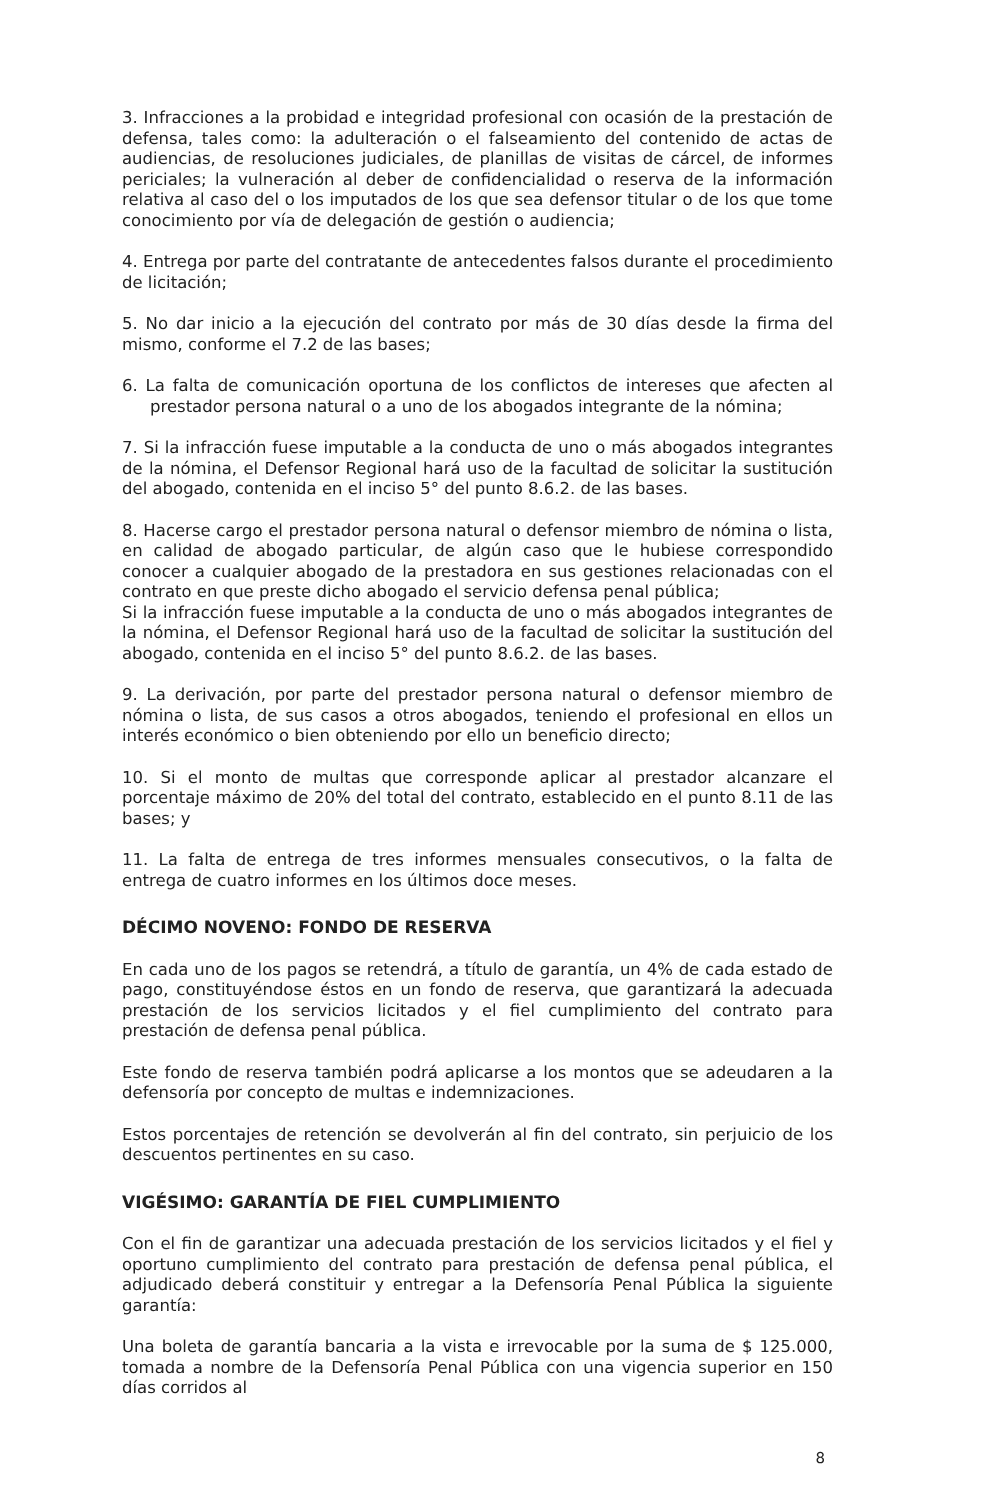3. Infracciones a la probidad e integridad profesional con ocasión de la prestación de defensa, tales como: la adulteración o el falseamiento del contenido de actas de audiencias, de resoluciones judiciales, de planillas de visitas de cárcel, de informes periciales; la vulneración al deber de confidencialidad o reserva de la información relativa al caso del o los imputados de los que sea defensor titular o de los que tome conocimiento por vía de delegación de gestión o audiencia;
4. Entrega por parte del contratante de antecedentes falsos durante el procedimiento de licitación;
5. No dar inicio a la ejecución del contrato por más de 30 días desde la firma del mismo, conforme el 7.2 de las bases;
6. La falta de comunicación oportuna de los conflictos de intereses que afecten al prestador persona natural o a uno de los abogados integrante de la nómina;
7. Si la infracción fuese imputable a la conducta de uno o más abogados integrantes de la nómina, el Defensor Regional hará uso de la facultad de solicitar la sustitución del abogado, contenida en el inciso 5° del punto 8.6.2. de las bases.
8. Hacerse cargo el prestador persona natural o defensor miembro de nómina o lista, en calidad de abogado particular, de algún caso que le hubiese correspondido conocer a cualquier abogado de la prestadora en sus gestiones relacionadas con el contrato en que preste dicho abogado el servicio defensa penal pública;
Si la infracción fuese imputable a la conducta de uno o más abogados integrantes de la nómina, el Defensor Regional hará uso de la facultad de solicitar la sustitución del abogado, contenida en el inciso 5° del punto 8.6.2. de las bases.
9. La derivación, por parte del prestador persona natural o defensor miembro de nómina o lista, de sus casos a otros abogados, teniendo el profesional en ellos un interés económico o bien obteniendo por ello un beneficio directo;
10. Si el monto de multas que corresponde aplicar al prestador alcanzare el porcentaje máximo de 20% del total del contrato, establecido en el punto 8.11 de las bases; y
11. La falta de entrega de tres informes mensuales consecutivos, o la falta de entrega de cuatro informes en los últimos doce meses.
DÉCIMO NOVENO: FONDO DE RESERVA
En cada uno de los pagos se retendrá, a título de garantía, un 4% de cada estado de pago, constituyéndose éstos en un fondo de reserva, que garantizará la adecuada prestación de los servicios licitados y el fiel cumplimiento del contrato para prestación de defensa penal pública.
Este fondo de reserva también podrá aplicarse a los montos que se adeudaren a la defensoría por concepto de multas e indemnizaciones.
Estos porcentajes de retención se devolverán al fin del contrato, sin perjuicio de los descuentos pertinentes en su caso.
VIGÉSIMO: GARANTÍA DE FIEL CUMPLIMIENTO
Con el fin de garantizar una adecuada prestación de los servicios licitados y el fiel y oportuno cumplimiento del contrato para prestación de defensa penal pública, el adjudicado deberá constituir y entregar a la Defensoría Penal Pública la siguiente garantía:
Una boleta de garantía bancaria a la vista e irrevocable por la suma de $ 125.000, tomada a nombre de la Defensoría Penal Pública con una vigencia superior en 150 días corridos al
8